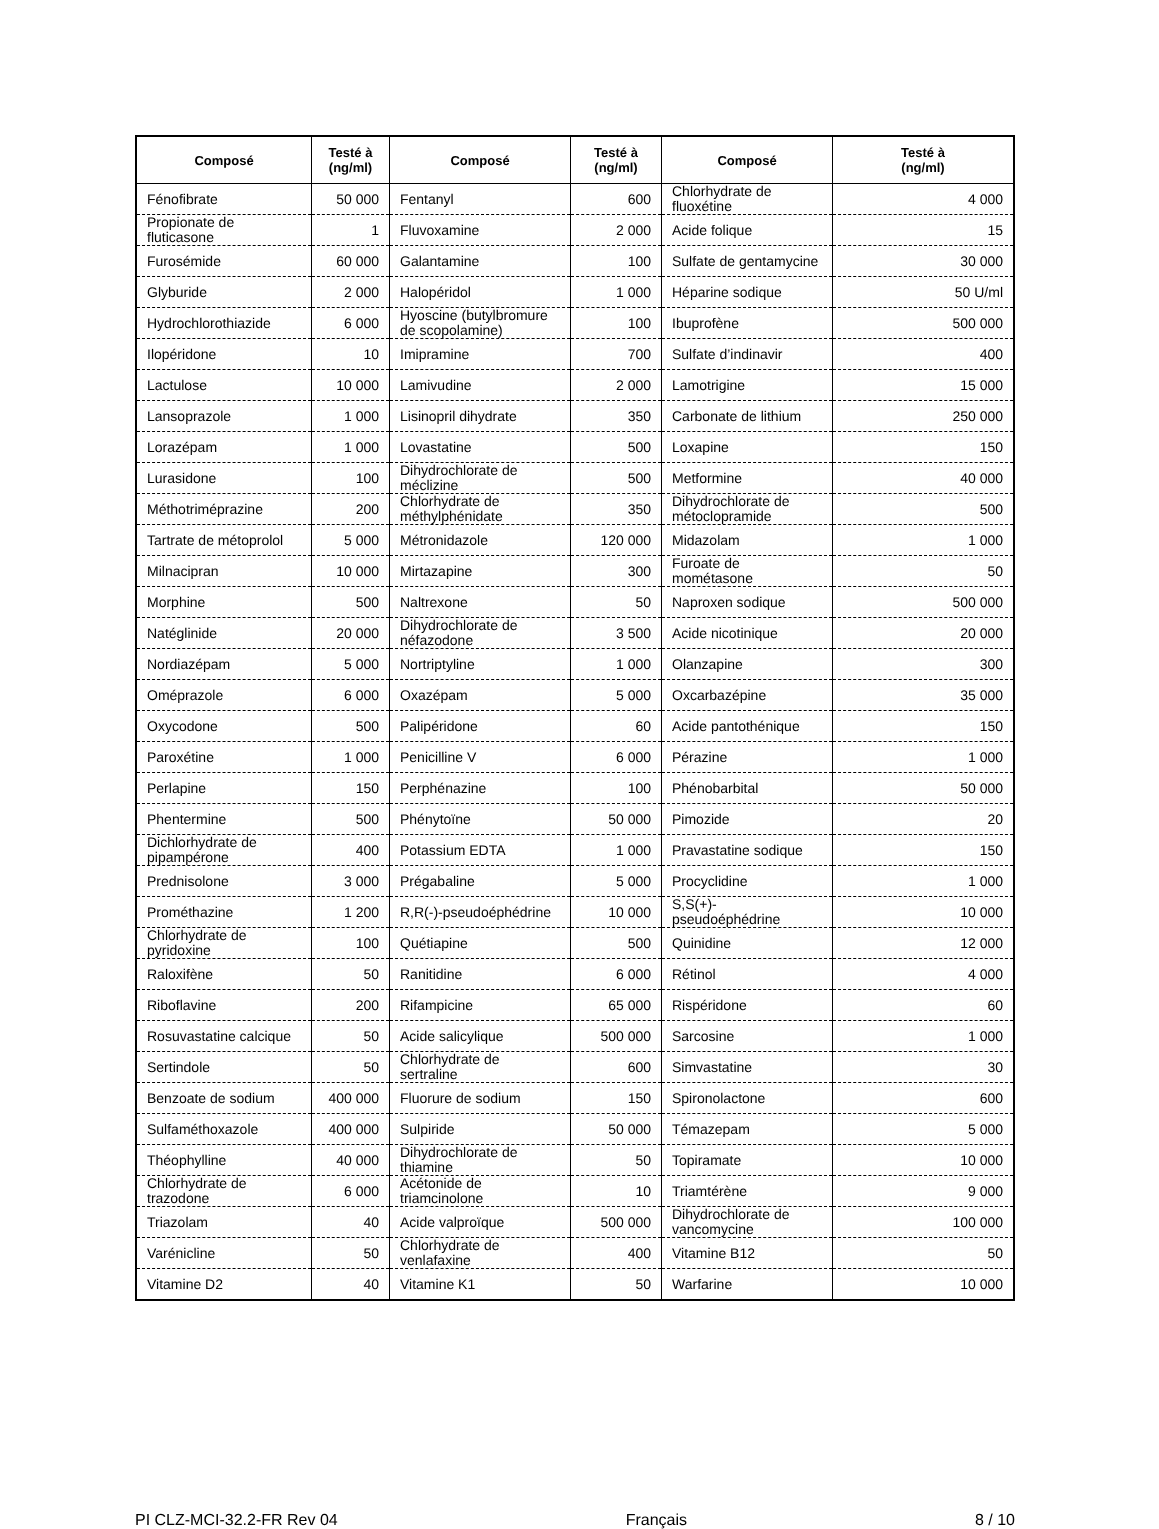| Composé | Testé à (ng/ml) | Composé | Testé à (ng/ml) | Composé | Testé à (ng/ml) |
| --- | --- | --- | --- | --- | --- |
| Fénofibrate | 50 000 | Fentanyl | 600 | Chlorhydrate de fluoxétine | 4 000 |
| Propionate de fluticasone | 1 | Fluvoxamine | 2 000 | Acide folique | 15 |
| Furosémide | 60 000 | Galantamine | 100 | Sulfate de gentamycine | 30 000 |
| Glyburide | 2 000 | Halopéridol | 1 000 | Héparine sodique | 50 U/ml |
| Hydrochlorothiazide | 6 000 | Hyoscine (butylbromure de scopolamine) | 100 | Ibuprofène | 500 000 |
| Ilopéridone | 10 | Imipramine | 700 | Sulfate d’indinavir | 400 |
| Lactulose | 10 000 | Lamivudine | 2 000 | Lamotrigine | 15 000 |
| Lansoprazole | 1 000 | Lisinopril dihydrate | 350 | Carbonate de lithium | 250 000 |
| Lorazépam | 1 000 | Lovastatine | 500 | Loxapine | 150 |
| Lurasidone | 100 | Dihydrochlorate de méclizine | 500 | Metformine | 40 000 |
| Méthotriméprazine | 200 | Chlorhydrate de méthylphénidate | 350 | Dihydrochlorate de métoclopramide | 500 |
| Tartrate de métoprolol | 5 000 | Métronidazole | 120 000 | Midazolam | 1 000 |
| Milnacipran | 10 000 | Mirtazapine | 300 | Furoate de mométasone | 50 |
| Morphine | 500 | Naltrexone | 50 | Naproxen sodique | 500 000 |
| Natéglinide | 20 000 | Dihydrochlorate de néfazodone | 3 500 | Acide nicotinique | 20 000 |
| Nordiazépam | 5 000 | Nortriptyline | 1 000 | Olanzapine | 300 |
| Oméprazole | 6 000 | Oxazépam | 5 000 | Oxcarbazépine | 35 000 |
| Oxycodone | 500 | Palipéridone | 60 | Acide pantothénique | 150 |
| Paroxétine | 1 000 | Penicilline V | 6 000 | Pérazine | 1 000 |
| Perlapine | 150 | Perphénazine | 100 | Phénobarbital | 50 000 |
| Phentermine | 500 | Phénytoïne | 50 000 | Pimozide | 20 |
| Dichlorhydrate de pipampérone | 400 | Potassium EDTA | 1 000 | Pravastatine sodique | 150 |
| Prednisolone | 3 000 | Prégabaline | 5 000 | Procyclidine | 1 000 |
| Prométhazine | 1 200 | R,R(-)-pseudoéphédrine | 10 000 | S,S(+)-pseudoéphédrine | 10 000 |
| Chlorhydrate de pyridoxine | 100 | Quétiapine | 500 | Quinidine | 12 000 |
| Raloxifène | 50 | Ranitidine | 6 000 | Rétinol | 4 000 |
| Riboflavine | 200 | Rifampicine | 65 000 | Rispéridone | 60 |
| Rosuvastatine calcique | 50 | Acide salicylique | 500 000 | Sarcosine | 1 000 |
| Sertindole | 50 | Chlorhydrate de sertraline | 600 | Simvastatine | 30 |
| Benzoate de sodium | 400 000 | Fluorure de sodium | 150 | Spironolactone | 600 |
| Sulfaméthoxazole | 400 000 | Sulpiride | 50 000 | Témazepam | 5 000 |
| Théophylline | 40 000 | Dihydrochlorate de thiamine | 50 | Topiramate | 10 000 |
| Chlorhydrate de trazodone | 6 000 | Acétonide de triamcinolone | 10 | Triamtérène | 9 000 |
| Triazolam | 40 | Acide valproïque | 500 000 | Dihydrochlorate de vancomycine | 100 000 |
| Varénicline | 50 | Chlorhydrate de venlafaxine | 400 | Vitamine B12 | 50 |
| Vitamine D2 | 40 | Vitamine K1 | 50 | Warfarine | 10 000 |
PI CLZ-MCI-32.2-FR Rev 04 Français 8 / 10